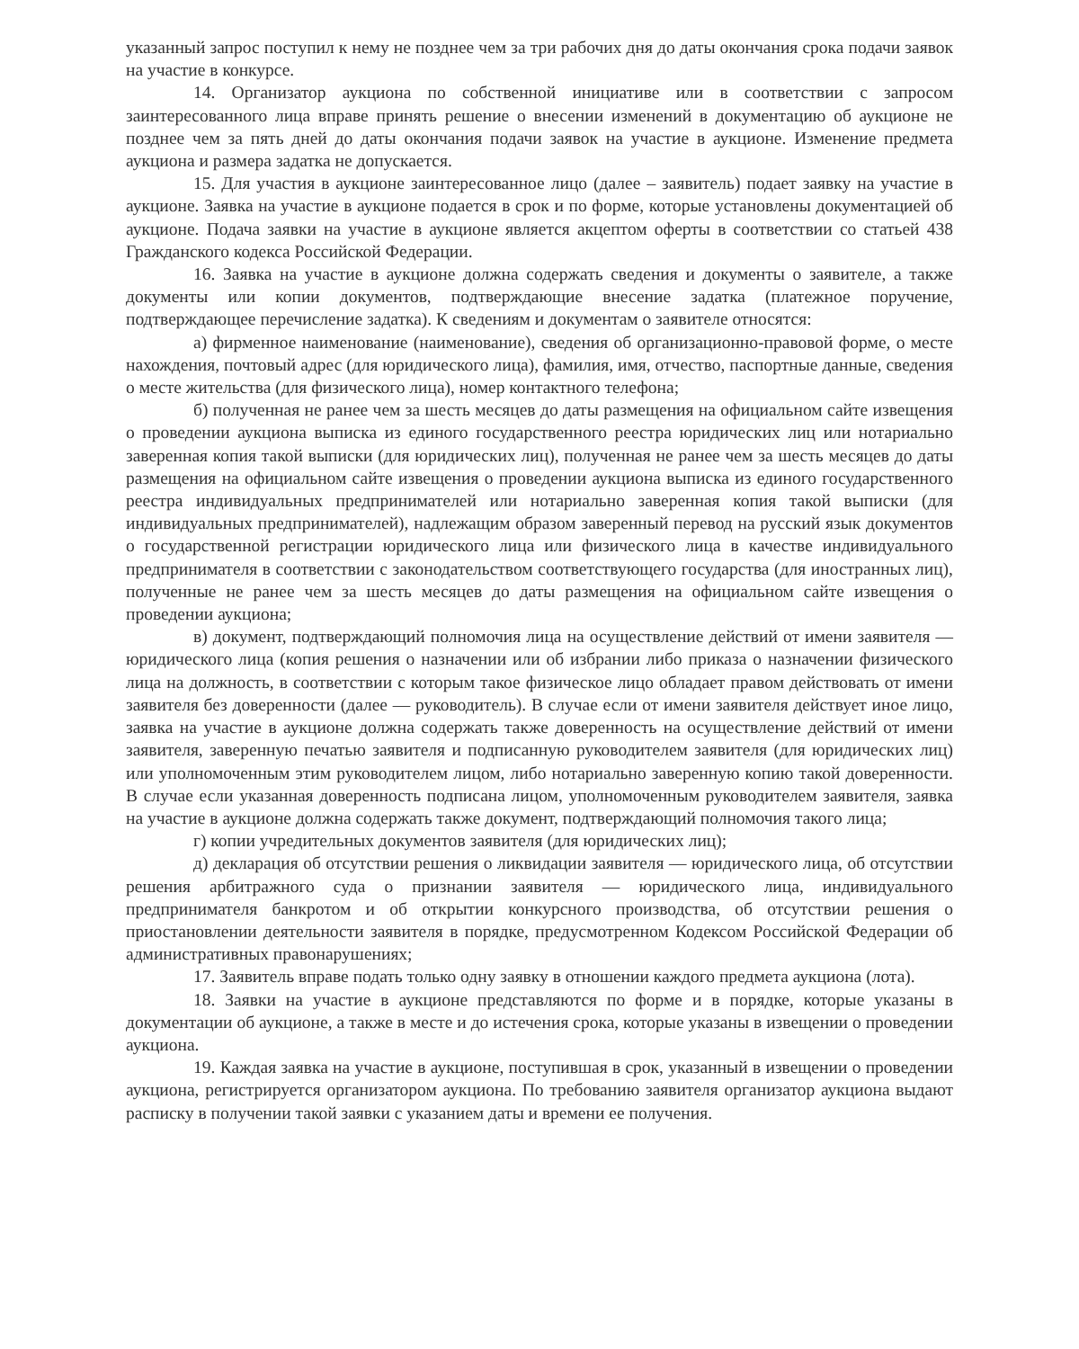указанный запрос поступил к нему не позднее чем за три рабочих дня до даты окончания срока подачи заявок на участие в конкурсе.
14. Организатор аукциона по собственной инициативе или в соответствии с запросом заинтересованного лица вправе принять решение о внесении изменений в документацию об аукционе не позднее чем за пять дней до даты окончания подачи заявок на участие в аукционе. Изменение предмета аукциона и размера задатка не допускается.
15. Для участия в аукционе заинтересованное лицо (далее – заявитель) подает заявку на участие в аукционе. Заявка на участие в аукционе подается в срок и по форме, которые установлены документацией об аукционе. Подача заявки на участие в аукционе является акцептом оферты в соответствии со статьей 438 Гражданского кодекса Российской Федерации.
16. Заявка на участие в аукционе должна содержать сведения и документы о заявителе, а также документы или копии документов, подтверждающие внесение задатка (платежное поручение, подтверждающее перечисление задатка). К сведениям и документам о заявителе относятся:
а) фирменное наименование (наименование), сведения об организационно-правовой форме, о месте нахождения, почтовый адрес (для юридического лица), фамилия, имя, отчество, паспортные данные, сведения о месте жительства (для физического лица), номер контактного телефона;
б) полученная не ранее чем за шесть месяцев до даты размещения на официальном сайте извещения о проведении аукциона выписка из единого государственного реестра юридических лиц или нотариально заверенная копия такой выписки (для юридических лиц), полученная не ранее чем за шесть месяцев до даты размещения на официальном сайте извещения о проведении аукциона выписка из единого государственного реестра индивидуальных предпринимателей или нотариально заверенная копия такой выписки (для индивидуальных предпринимателей), надлежащим образом заверенный перевод на русский язык документов о государственной регистрации юридического лица или физического лица в качестве индивидуального предпринимателя в соответствии с законодательством соответствующего государства (для иностранных лиц), полученные не ранее чем за шесть месяцев до даты размещения на официальном сайте извещения о проведении аукциона;
в) документ, подтверждающий полномочия лица на осуществление действий от имени заявителя — юридического лица (копия решения о назначении или об избрании либо приказа о назначении физического лица на должность, в соответствии с которым такое физическое лицо обладает правом действовать от имени заявителя без доверенности (далее — руководитель). В случае если от имени заявителя действует иное лицо, заявка на участие в аукционе должна содержать также доверенность на осуществление действий от имени заявителя, заверенную печатью заявителя и подписанную руководителем заявителя (для юридических лиц) или уполномоченным этим руководителем лицом, либо нотариально заверенную копию такой доверенности. В случае если указанная доверенность подписана лицом, уполномоченным руководителем заявителя, заявка на участие в аукционе должна содержать также документ, подтверждающий полномочия такого лица;
г) копии учредительных документов заявителя (для юридических лиц);
д) декларация об отсутствии решения о ликвидации заявителя — юридического лица, об отсутствии решения арбитражного суда о признании заявителя — юридического лица, индивидуального предпринимателя банкротом и об открытии конкурсного производства, об отсутствии решения о приостановлении деятельности заявителя в порядке, предусмотренном Кодексом Российской Федерации об административных правонарушениях;
17. Заявитель вправе подать только одну заявку в отношении каждого предмета аукциона (лота).
18. Заявки на участие в аукционе представляются по форме и в порядке, которые указаны в документации об аукционе, а также в месте и до истечения срока, которые указаны в извещении о проведении аукциона.
19. Каждая заявка на участие в аукционе, поступившая в срок, указанный в извещении о проведении аукциона, регистрируется организатором аукциона. По требованию заявителя организатор аукциона выдают расписку в получении такой заявки с указанием даты и времени ее получения.